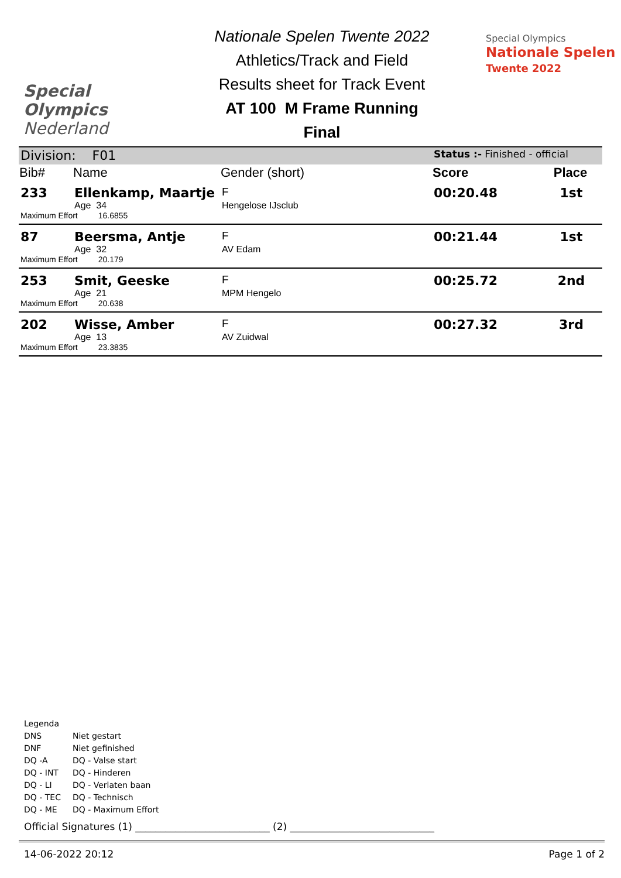Special
Olympics
Nederland
Nationale Spelen Twente 2022
Athletics/Track and Field
Results sheet for Track Event
AT 100 M Frame Running
Final
Special Olympics
Nationale Spelen
Twente 2022
| Division: F01 | | | Status :- Finished - official | |
| Bib# | Name | Gender (short) | Score | Place |
| 233 | Ellenkamp, Maartje | F | 00:20.48 | 1st |
| | Age 34 | Hengelose IJsclub | | |
| Maximum Effort 16.6855 | | | | |
| 87 | Beersma, Antje | F | 00:21.44 | 1st |
| | Age 32 | AV Edam | | |
| Maximum Effort 20.179 | | | | |
| 253 | Smit, Geeske | F | 00:25.72 | 2nd |
| | Age 21 | MPM Hengelo | | |
| Maximum Effort 20.638 | | | | |
| 202 | Wisse, Amber | F | 00:27.32 | 3rd |
| | Age 13 | AV Zuidwal | | |
| Maximum Effort 23.3835 | | | | |
Legenda
| DNS | Niet gestart |
| DNF | Niet gefinished |
| DQ -A | DQ - Valse start |
| DQ - INT | DQ - Hinderen |
| DQ - LI | DQ - Verlaten baan |
| DQ - TEC | DQ - Technisch |
| DQ - ME | DQ - Maximum Effort |
Official Signatures (1) ___________________________ (2) _____________________________
14-06-2022 20:12 Page 1 of 2